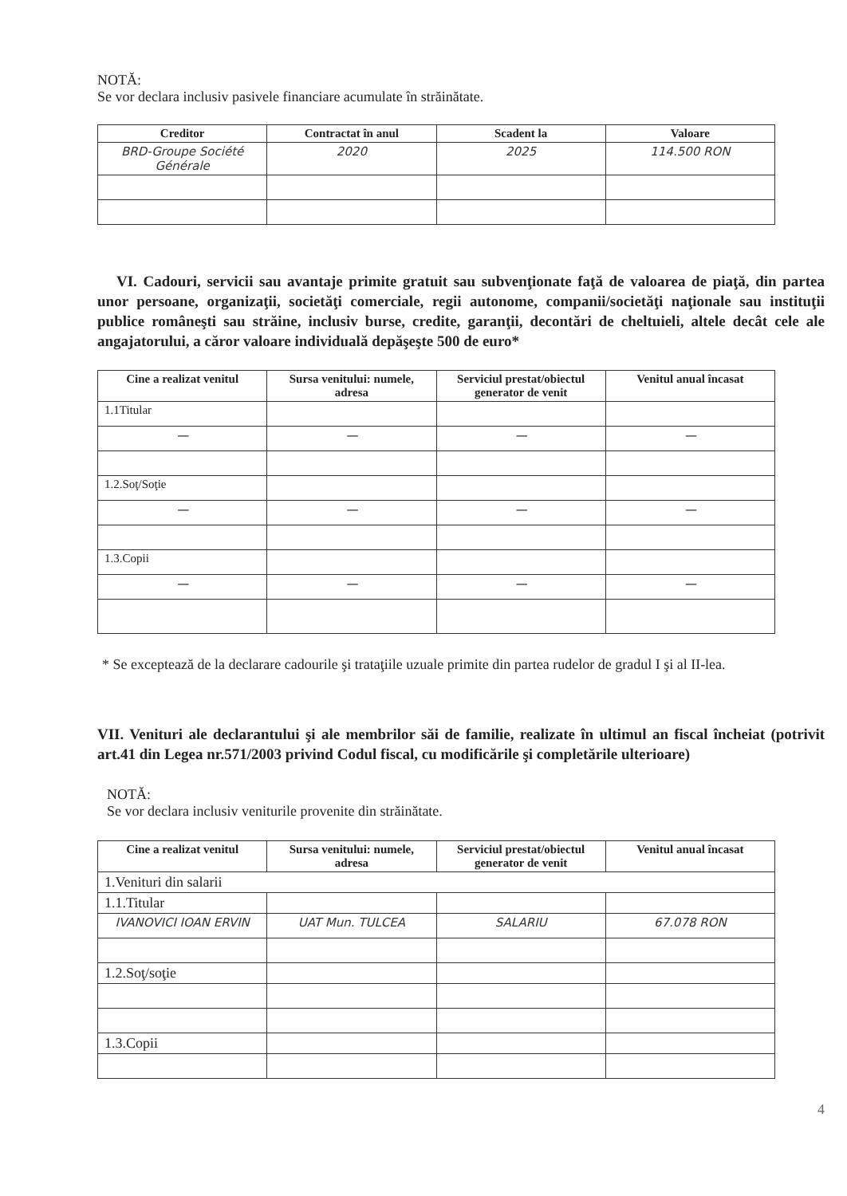NOTĂ:
Se vor declara inclusiv pasivele financiare acumulate în străinătate.
| Creditor | Contractat în anul | Scadent la | Valoare |
| --- | --- | --- | --- |
| BRD-Groupe Société Générale | 2020 | 2025 | 114.500 RON |
VI. Cadouri, servicii sau avantaje primite gratuit sau subvenţionate faţă de valoarea de piaţă, din partea unor persoane, organizaţii, societăţi comerciale, regii autonome, companii/societăţi naţionale sau instituţii publice româneşti sau străine, inclusiv burse, credite, garanţii, decontări de cheltuieli, altele decât cele ale angajatorului, a căror valoare individuală depăşeşte 500 de euro*
| Cine a realizat venitul | Sursa venitului: numele, adresa | Serviciul prestat/obiectul generator de venit | Venitul anual încasat |
| --- | --- | --- | --- |
| 1.1Titular | | | |
| — | — | — | — |
| 1.2.Soţ/Soţie | | | |
| — | — | — | — |
| 1.3.Copii | | | |
| — | — | — | — |
* Se exceptează de la declarare cadourile şi trataţiile uzuale primite din partea rudelor de gradul I şi al II-lea.
VII. Venituri ale declarantului şi ale membrilor săi de familie, realizate în ultimul an fiscal încheiat (potrivit art.41 din Legea nr.571/2003 privind Codul fiscal, cu modificările şi completările ulterioare)
NOTĂ:
Se vor declara inclusiv veniturile provenite din străinătate.
| Cine a realizat venitul | Sursa venitului: numele, adresa | Serviciul prestat/obiectul generator de venit | Venitul anual încasat |
| --- | --- | --- | --- |
| 1.Venituri din salarii | | | |
| 1.1.Titular | | | |
| IVANOVICI IOAN ERVIN | UAT Mun. TULCEA | SALARIU | 67.078 RON |
| 1.2.Soţ/soţie | | | |
| 1.3.Copii | | | |
4